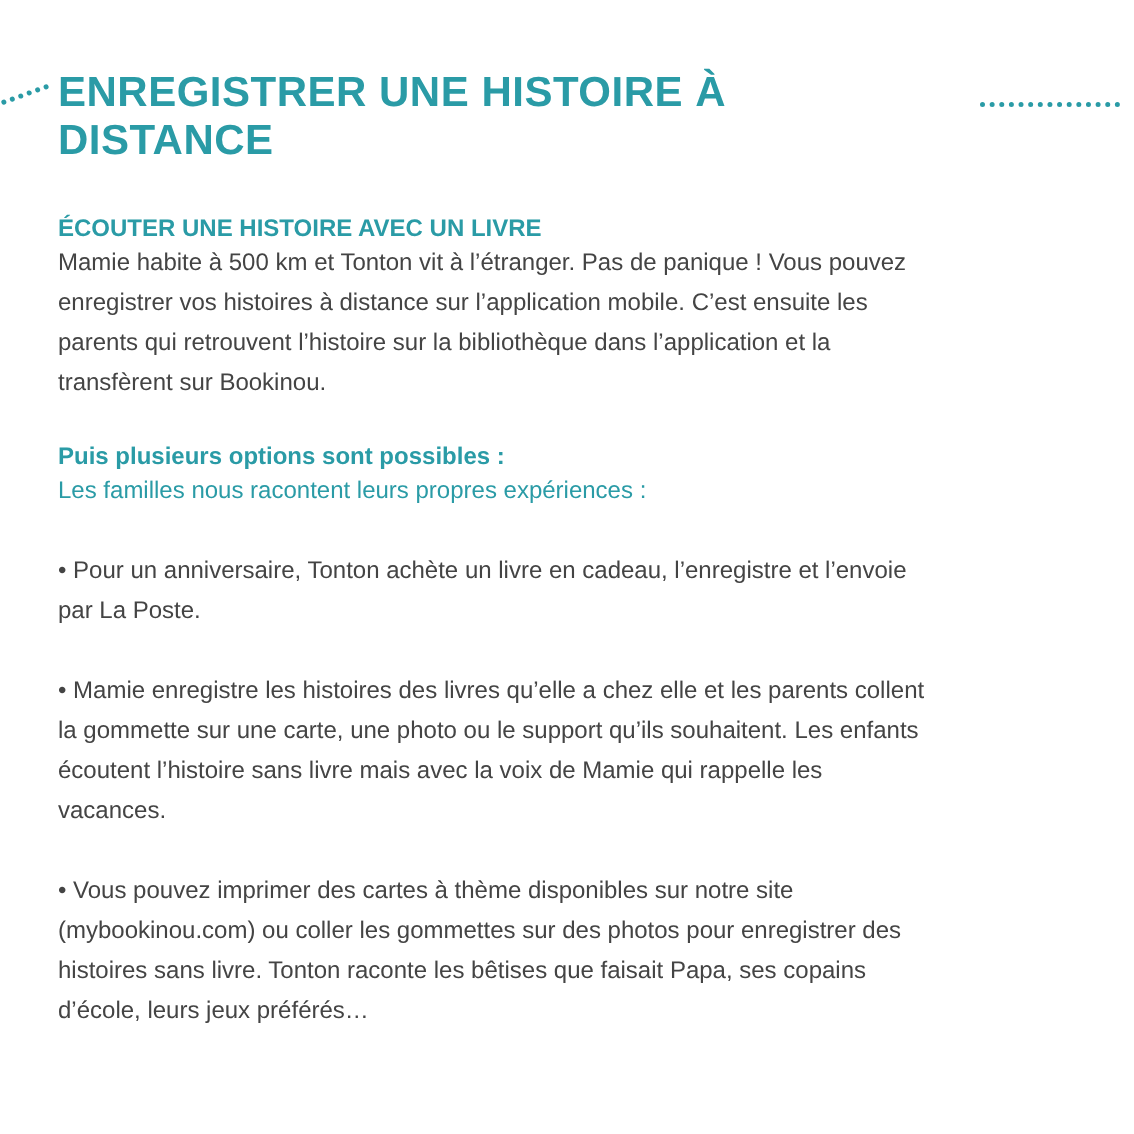ENREGISTRER UNE HISTOIRE À DISTANCE
ÉCOUTER UNE HISTOIRE AVEC UN LIVRE
Mamie habite à 500 km et Tonton vit à l’étranger. Pas de panique ! Vous pouvez enregistrer vos histoires à distance sur l’application mobile. C’est ensuite les parents qui retrouvent l’histoire sur la bibliothèque dans l’application et la transfèrent sur Bookinou.
Puis plusieurs options sont possibles :
Les familles nous racontent leurs propres expériences :
• Pour un anniversaire, Tonton achète un livre en cadeau, l’enregistre et l’envoie par La Poste.
• Mamie enregistre les histoires des livres qu’elle a chez elle et les parents collent la gommette sur une carte, une photo ou le support qu’ils souhaitent. Les enfants écoutent l’histoire sans livre mais avec la voix de Mamie qui rappelle les vacances.
• Vous pouvez imprimer des cartes à thème disponibles sur notre site (mybookinou.com) ou coller les gommettes sur des photos pour enregistrer des histoires sans livre. Tonton raconte les bêtises que faisait Papa, ses copains d’école, leurs jeux préférés…